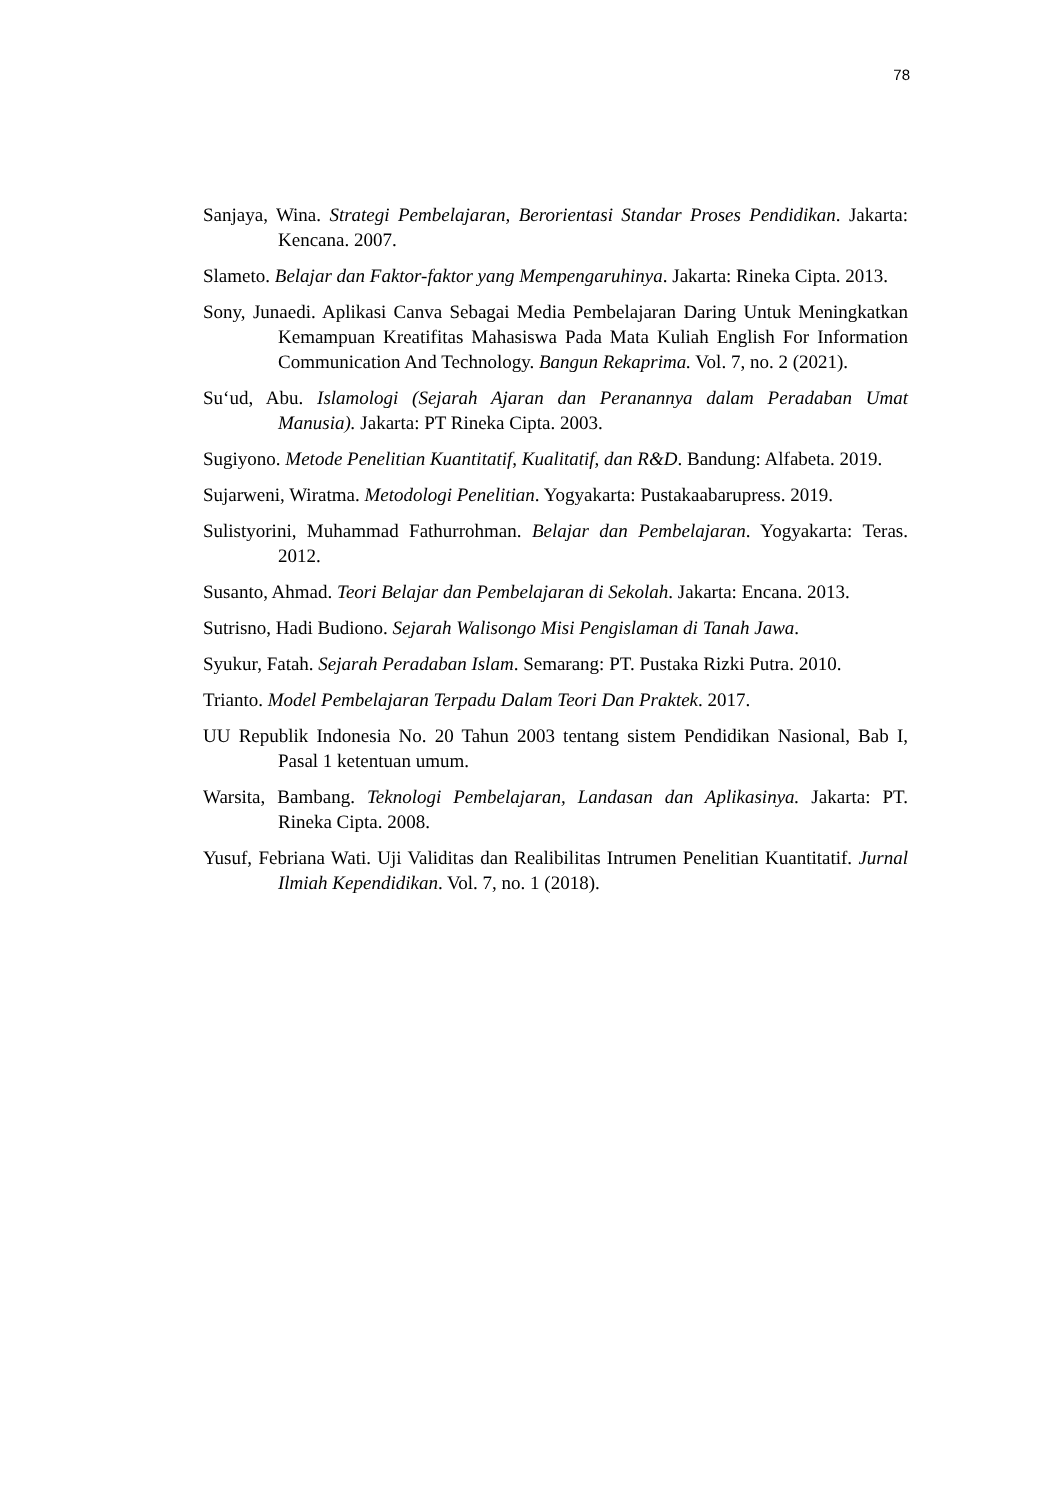78
Sanjaya, Wina. Strategi Pembelajaran, Berorientasi Standar Proses Pendidikan. Jakarta: Kencana. 2007.
Slameto. Belajar dan Faktor-faktor yang Mempengaruhinya. Jakarta: Rineka Cipta. 2013.
Sony, Junaedi. Aplikasi Canva Sebagai Media Pembelajaran Daring Untuk Meningkatkan Kemampuan Kreatifitas Mahasiswa Pada Mata Kuliah English For Information Communication And Technology. Bangun Rekaprima. Vol. 7, no. 2 (2021).
Su‘ud, Abu. Islamologi (Sejarah Ajaran dan Peranannya dalam Peradaban Umat Manusia). Jakarta: PT Rineka Cipta. 2003.
Sugiyono. Metode Penelitian Kuantitatif, Kualitatif, dan R&D. Bandung: Alfabeta. 2019.
Sujarweni, Wiratma. Metodologi Penelitian. Yogyakarta: Pustakaabarupress. 2019.
Sulistyorini, Muhammad Fathurrohman. Belajar dan Pembelajaran. Yogyakarta: Teras. 2012.
Susanto, Ahmad. Teori Belajar dan Pembelajaran di Sekolah. Jakarta: Encana. 2013.
Sutrisno, Hadi Budiono. Sejarah Walisongo Misi Pengislaman di Tanah Jawa.
Syukur, Fatah. Sejarah Peradaban Islam. Semarang: PT. Pustaka Rizki Putra. 2010.
Trianto. Model Pembelajaran Terpadu Dalam Teori Dan Praktek. 2017.
UU Republik Indonesia No. 20 Tahun 2003 tentang sistem Pendidikan Nasional, Bab I, Pasal 1 ketentuan umum.
Warsita, Bambang. Teknologi Pembelajaran, Landasan dan Aplikasinya. Jakarta: PT. Rineka Cipta. 2008.
Yusuf, Febriana Wati. Uji Validitas dan Realibilitas Intrumen Penelitian Kuantitatif. Jurnal Ilmiah Kependidikan. Vol. 7, no. 1 (2018).